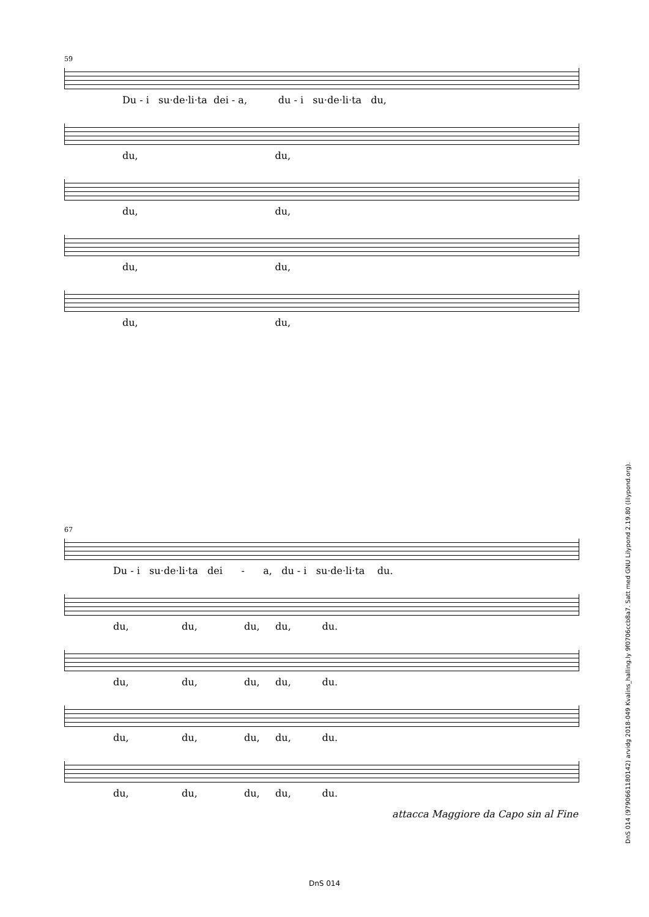59
Du - i su·de·li·ta dei - a, du - i su·de·li·ta du,
du, du,
du, du,
du, du,
du, du,
67
Du - i su·de·li·ta dei - a, du - i su·de·li·ta du.
du, du, du, du, du.
du, du, du, du, du.
du, du, du, du, du.
du, du, du, du, du.
attacca Maggiore da Capo sin al Fine
DnS 014 (9790661180142) arvidg 2018-049 Kvalins_halling.ly 9f0706ccb8a7. Satt med GNU Lilypond 2.19.80 (lilypond.org).
DnS 014